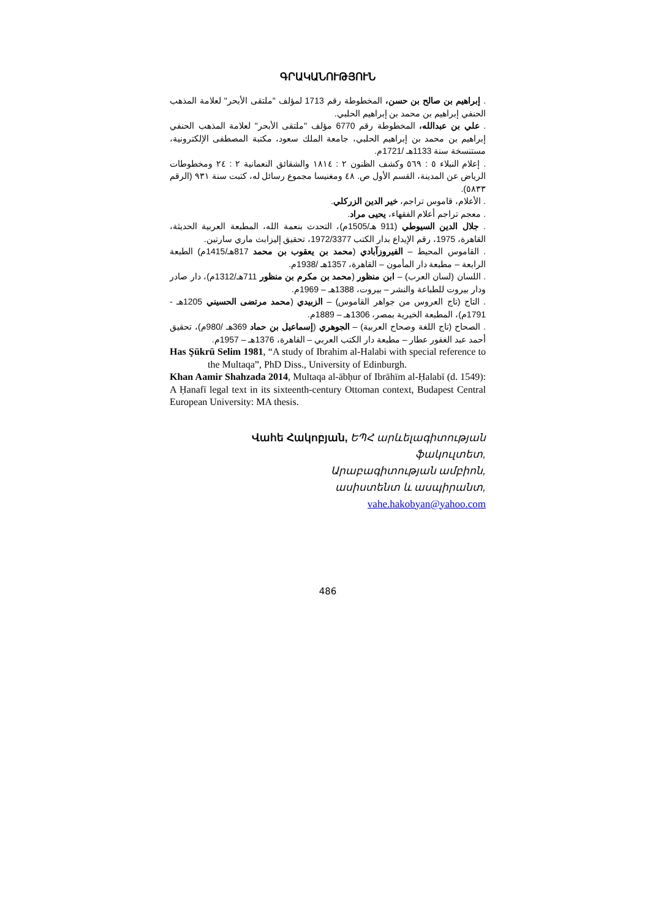ԳՐԱԿԱՆՈՒԹՅՈՒՆ
. إبراهيم بن صالح بن حسن، المخطوطة رقم 1713 لمؤلف "ملتقى الأبحر" لعلامة المذهب الحنفي إبراهيم بن محمد بن إبراهيم الحلبي.
. علي بن عبدالله، المخطوطة رقم 6770 مؤلف "ملتقى الأبحر" لعلامة المذهب الحنفي إبراهيم بن محمد بن إبراهيم الحلبي، جامعة الملك سعود، مكتبة المصطفى الإلكترونية، مستنسخة سنة 1133هـ /1721م.
. إعلام النبلاء ٥ : ٥٦٩ وكشف الظنون ٢ : ١٨١٤ والشقائق النعمانية ٢ : ٢٤ ومخطوطات الرياض عن المدينة، القسم الأول ص. ٤٨ ومغنيسا مجموع رسائل له، كتبت سنة ٩٣١ (الرقم ٥٨٣٣).
. الأعلام، قاموس تراجم، خير الدين الزركلي.
. معجم تراجم أعلام الفقهاء، يحيى مراد.
. جلال الدين السيوطي (911 هـ/1505م)، التحدث بنعمة الله، المطبعة العربية الحديثة، القاهرة، 1975، رقم الإيداع بدار الكتب 1972/3377، تحقيق إليزابث ماري سارتين.
. القاموس المحيط – الفيروزآبادي (محمد بن يعقوب بن محمد 817هـ/1415م) الطبعة الرابعة – مطبعة دار المأمون – القاهرة، 1357هـ /1938م.
. اللسان (لسان العرب) – ابن منظور (محمد بن مكرم بن منظور 711هـ/1312م)، دار صادر ودار بيروت للطباعة والنشر – بيروت، 1388هـ – 1969م.
. التاج (تاج العروس من جواهر القاموس) – الزبيدي (محمد مرتضى الحسيني 1205هـ - 1791م)، المطبعة الخيرية بمصر، 1306هـ – 1889م.
. الصحاح (تاج اللغة وصحاح العربية) – الجوهري (إسماعيل بن حماد 369هـ /980م)، تحقيق أحمد عبد الغفور عطار – مطبعة دار الكتب العربي – القاهرة، 1376هـ – 1957م.
Has Şükrü Selim 1981, “A study of Ibrahim al-Halabi with special reference to the Multaqa”, PhD Diss., University of Edinburgh.
Khan Aamir Shahzada 2014, Multaqa al-ābḥur of Ibrāhīm al-Ḥalabī (d. 1549): A Ḥanafī legal text in its sixteenth-century Ottoman context, Budapest Central European University: MA thesis.
Վահե Հակոբյան, ԵՊՀ արևելագիտության
ֆակուլտետ,
Արաբագիտության ամբիոն,
ասիստենտ և ասպիրանտ,
vahe.hakobyan@yahoo.com
486